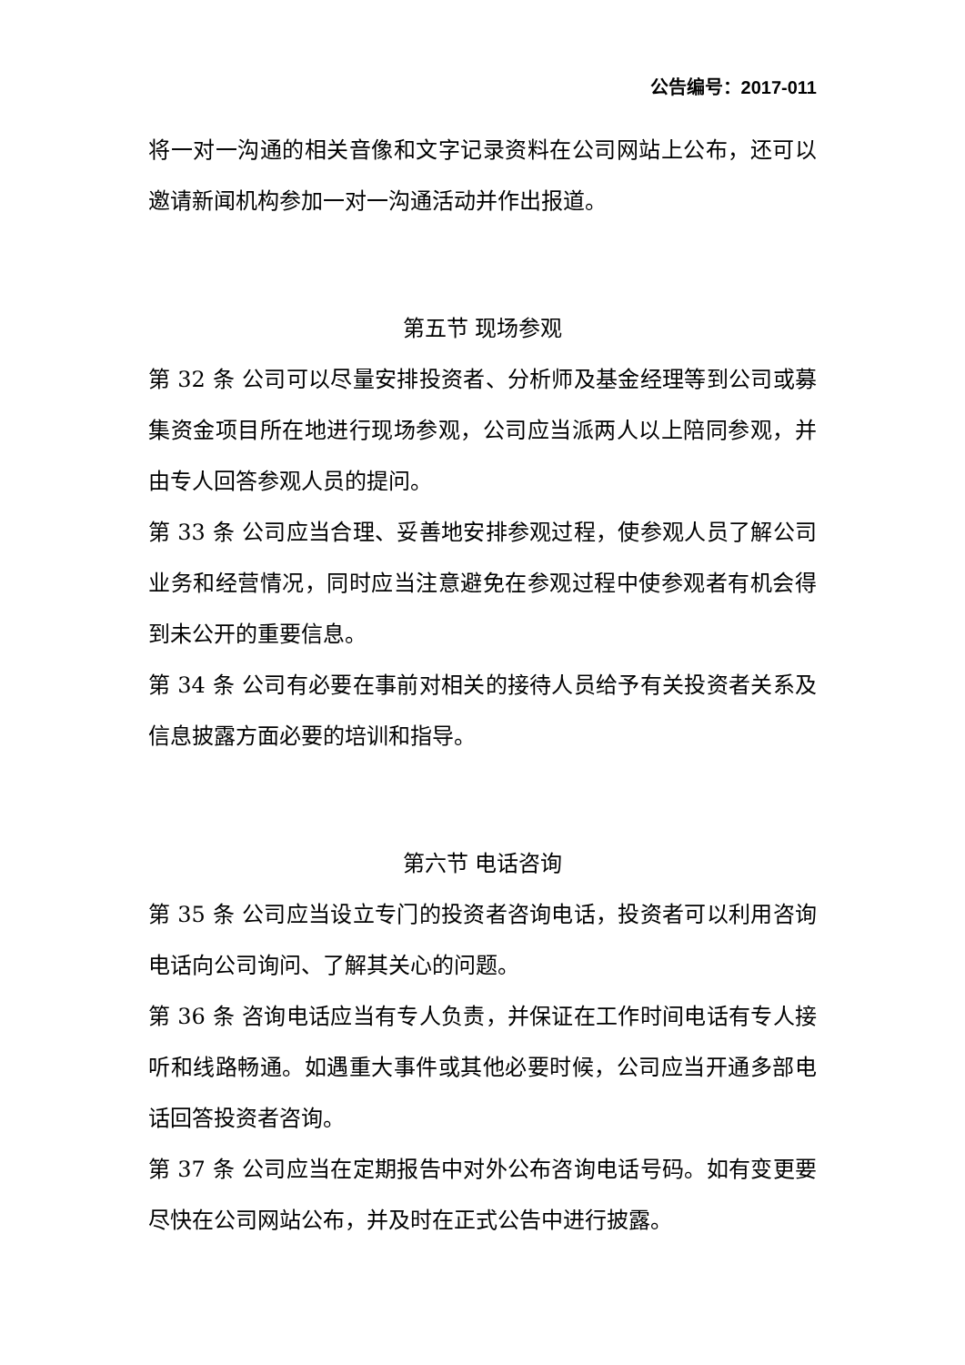公告编号：2017-011
将一对一沟通的相关音像和文字记录资料在公司网站上公布，还可以邀请新闻机构参加一对一沟通活动并作出报道。
第五节 现场参观
第 32 条 公司可以尽量安排投资者、分析师及基金经理等到公司或募集资金项目所在地进行现场参观，公司应当派两人以上陪同参观，并由专人回答参观人员的提问。
第 33 条 公司应当合理、妥善地安排参观过程，使参观人员了解公司业务和经营情况，同时应当注意避免在参观过程中使参观者有机会得到未公开的重要信息。
第 34 条 公司有必要在事前对相关的接待人员给予有关投资者关系及信息披露方面必要的培训和指导。
第六节 电话咨询
第 35 条 公司应当设立专门的投资者咨询电话，投资者可以利用咨询电话向公司询问、了解其关心的问题。
第 36 条 咨询电话应当有专人负责，并保证在工作时间电话有专人接听和线路畅通。如遇重大事件或其他必要时候，公司应当开通多部电话回答投资者咨询。
第 37 条 公司应当在定期报告中对外公布咨询电话号码。如有变更要尽快在公司网站公布，并及时在正式公告中进行披露。